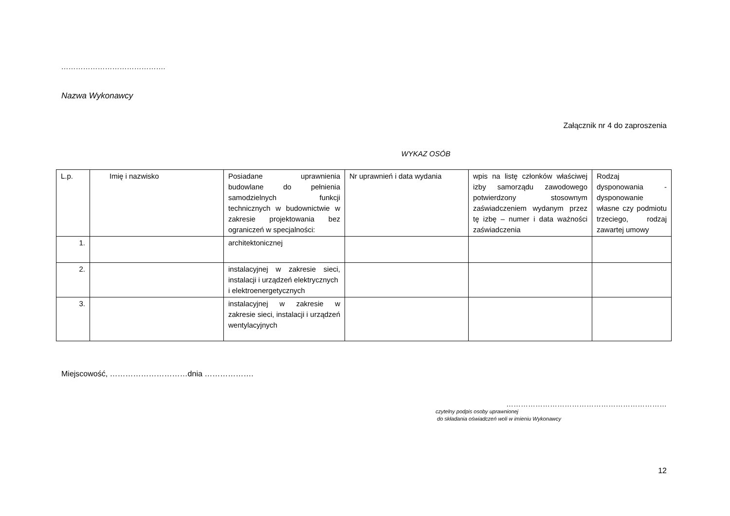…………………………………….
Nazwa Wykonawcy
Załącznik nr 4 do zaproszenia
WYKAZ OSÓB
| L.p. | Imię i nazwisko | Posiadane uprawnienia budowlane do pełnienia samodzielnych funkcji technicznych w budownictwie w zakresie projektowania bez ograniczeń w specjalności: | Nr uprawnień i data wydania | wpis na listę członków właściwej izby samorządu zawodowego potwierdzony stosownym zaświadczeniem wydanym przez tę izbę – numer i data ważności zaświadczenia | Rodzaj dysponowania - dysponowanie własne czy podmiotu trzeciego, rodzaj zawartej umowy |
| 1. | | architektonicznej | | | |
| 2. | | instalacyjnej w zakresie sieci, instalacji i urządzeń elektrycznych i elektroenergetycznych | | | |
| 3. | | instalacyjnej w zakresie w zakresie sieci, instalacji i urządzeń wentylacyjnych | | | |
Miejscowość, …………………………dnia ……………….
…………………………………………………………
czytelny podpis osoby uprawnionej
do składania oświadczeń woli w imieniu Wykonawcy
12